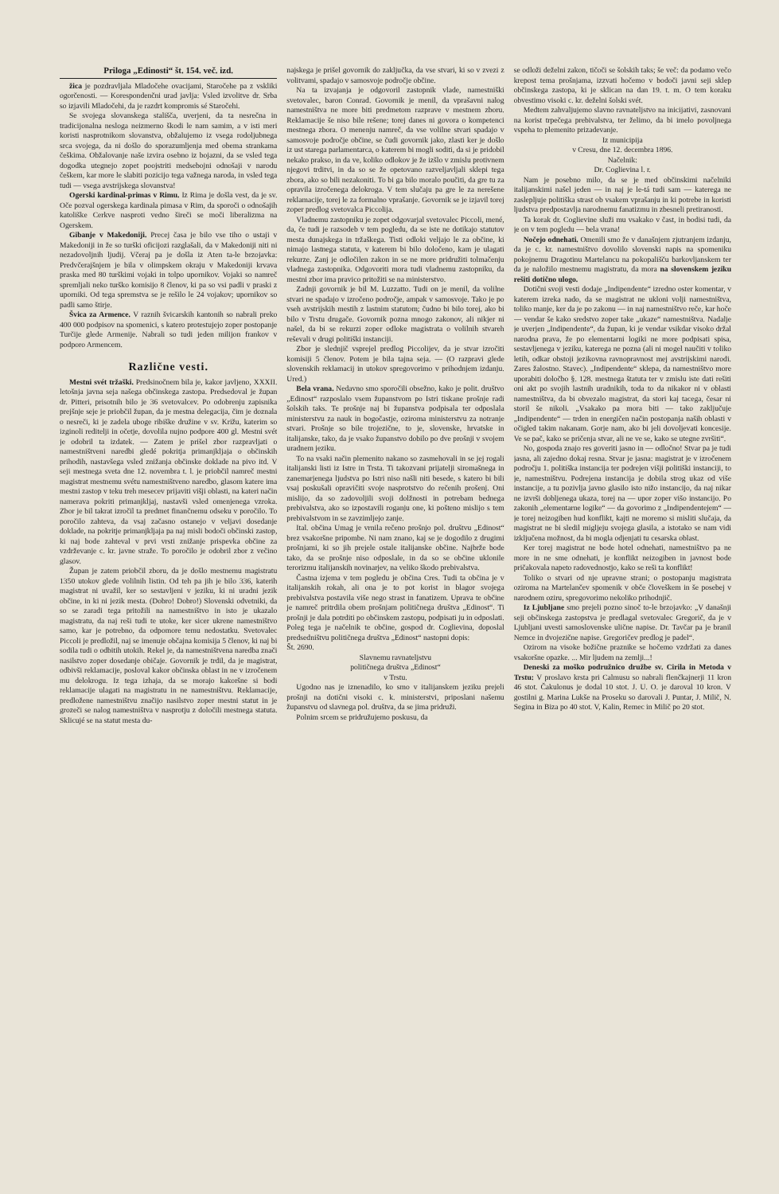Priloga „Edinosti“ št. 154. več. izd.
žica je pozdravljala Mladočehe ovacijami, Staročehe pa z vskliki ogorčenosti. — Korespondenčni urad javlja: Vsled izvolitve dr. Srba so izjavili Mladočehi, da je razdrt kompromis sé Staročehi.
Se svojega slovanskega stališča, uverjeni, da ta nesrečna in tradicijonalna nesloga neizmerno škodi le nam samim, a v isti meri koristi nasprotnikom slovanstva, obžalujemo iz vsega rodoljubnega srca svojega, da ni došlo do sporazumljenja med obema strankama češkima. Obžalovanje naše izvira osebno iz bojazni, da se vsled tega dogodka utegnejo zopet poojstriti medsebojni odnošaji v narodu češkem, kar more le slabiti pozicijo tega važnega naroda, in vsled tega tudi — vsega avstrijskega slovanstva!
Ogerski kardinal-primas v Rimu. Iz Rima je došla vest, da je sv. Oče pozval ogerskega kardinala pimasa v Rim, da sporoči o odnošajih katoliške Cerkve nasproti vedno šireči se moči liberalizma na Ogerskem.
Gibanje v Makedoniji. Precej časa je bilo vse tiho o ustaji v Makedoniji in že so turški oficijozi razglašali, da v Makedoniji niti ni nezadovoljnih ljudij. Včeraj pa je došla iz Aten ta-le brzojavka: Predvčerajšnjem je bila v olimpskem okraju v Makedoniji krvava praska med 80 turškimi vojaki in tolpo upornikov. Vojaki so namreč spremljali neko turško komisijo 8 členov, ki pa so vsi padli v praski z uporniki. Od tega spremstva se je rešilo le 24 vojakov; upornikov so padli samo štirje.
Švica za Armence. V raznih švicarskih kantonih so nabrali preko 400 000 podpisov na spomenici, s katero protestujejo zoper postopanje Turčije glede Armenije. Nabrali so tudi jeden milijon frankov v podporo Armencem.
Različne vesti.
Mestni svét tržaški. Predsinočnem bila je, kakor javljeno, XXXII. letošnja javna seja našega občinskega zastopa. Predsedoval je župan dr. Pitteri, prisotnih bilo je 36 svetovalcev. Po odobrenju zapisnika prejšnje seje je priobčil župan, da je mestna delegacija, čim je doznala o nesreči, ki je zadela uboge ribiške družine v sv. Križu, katerim so izginoli reditelji in očetje, dovolila nujno podpore 400 gl. Mestni svét je odobril ta izdatek. — Zatem je prišel zbor razpravljati o namestništveni naredbi gledé pokritja primanjkljaja o občinskih prihodih, nastavšega vsled znižanja občinske doklade na pivo itd. V seji mestnega sveta dne 12. novembra t. l. je priobčil namreč mestni magistrat mestnemu svétu namestništveno naredbo, glasom katere ima mestni zastop v teku treh mesecev prijaviti višji oblasti, na kateri način namerava pokriti primanjkljaj, nastavši vsled omenjenega vzroka. Zbor je bil takrat izročil ta predmet finančnemu odseku v poročilo. To poročilo zahteva, da vsaj začasno ostanejo v veljavi dosedanje doklade, na pokritje primanjkljaja pa naj misli bodoči občinski zastop, ki naj bode zahteval v prvi vrsti znižanje prispevka občine za vzdrževanje c. kr. javne straže. To poročilo je odobril zbor z večino glasov.
Župan je zatem priobčil zboru, da je došlo mestnemu magistratu 1350 utokov glede volilnih listin. Od teh pa jih je bilo 336, katerih magistrat ni uvažil, ker so sestavljeni v jeziku, ki ni uradni jezik občine, in ki ni jezik mesta. (Dobro! Dobro!) Slovenski odvetniki, da so se zaradi tega pritožili na namestništvo in isto je ukazalo magistratu, da naj reši tudi te utoke, ker sicer ukrene namestništvo samo, kar je potrebno, da odpomore temu nedostatku. Svetovalec Piccoli je predložil, naj se imenuje občajna komisija 5 členov, ki naj bi sodila tudi o odbitih utokih. Rekel je, da namestništvena naredba znači nasilstvo zoper dosedanje običaje. Govornik je trdil, da je magistrat, odbivši reklamacije, posloval kakor občinska oblast in ne v izročenem mu delokrogu. Iz tega izhaja, da se morajo kakoršne si bodi reklamacije ulagati na magistratu in ne namestništvu. Reklamacije, predložene namestništvu značijo nasilstvo zoper mestni statut in je grozeči se nalog namestništva v nasprotju z določili mestnega statuta. Sklicujé se na statut mesta du-
najskega je prišel govornik do zaključka, da vse stvari, ki so v zvezi z volitvami, spadajo v samosvoje področje občine.
Na ta izvajanja je odgovoril zastopnik vlade, namestniški svetovalec, baron Conrad. Govornik je menil, da vprašavni nalog namestništva ne more biti predmetom razprave v mestnem zboru. Reklamacije še niso bile rešene; torej danes ni govora o kompetenci mestnega zbora. O menenju namreč, da vse volilne stvari spadajo v samosvoje področje občine, se čudi govornik jako, zlasti ker je došlo iz ust starega parlamentarca, o katerem bi mogli soditi, da si je pridobil nekako prakso, in da ve, koliko odlokov je že izšlo v zmislu protivnem njegovi trditvi, in da so se že opetovano razveljavljali sklepi tega zbora, ako so bili nezakoniti. To bi ga bilo moralo poučiti, da gre tu za opravila izročenega delokroga. V tem slučaju pa gre le za nerešene reklamacije, torej le za formalno vprašanje. Govornik se je izjavil torej zoper predlog svetovalca Piccolija.
Vladnemu zastopniku je zopet odgovarjal svetovalec Piccoli, mené, da, če tudi je razsodeb v tem pogledu, da se iste ne dotikajo statutov mesta dunajskega in tržaškega. Tisti odloki veljajo le za občine, ki nimajo lastnega statuta, v katerem bi bilo določeno, kam je ulagati rekurze. Zanj je odločilen zakon in se ne more pridružiti tolmačenju vladnega zastopnika. Odgovoriti mora tudi vladnemu zastopniku, da mestni zbor ima pravico pritožiti se na ministerstvo.
Zadnji govornik je bil M. Luzzatto. Tudi on je menil, da volilne stvari ne spadajo v izročeno področje, ampak v samosvoje. Tako je po vseh avstrijskih mestih z lastnim statutom; čudno bi bilo torej, ako bi bilo v Trstu drugače. Govornik pozna mnogo zakonov, ali nikjer ni našel, da bi se rekurzi zoper odloke magistrata o volilnih stvareh reševali v drugi politiški instanciji.
Zbor je slednjič vsprejel predlog Piccolijev, da je stvar izročiti komisiji 5 členov. Potem je bila tajna seja. — (O razpravi glede slovenskih reklamacij in utokov spregovorimo v prihodnjem izdanju. Ured.)
Bela vrana. Nedavno smo sporočili obsežno, kako je polit. društvo „Edinost“ razposlalo vsem županstvom po Istri tiskane prošnje radi šolskih taks. Te prošnje naj bi županstva podpisala ter odposlala ministerstvu za nauk in bogočastje, oziroma ministerstvu za notranje stvari. Prošnje so bile trojezične, to je, slovenske, hrvatske in italijanske, tako, da je vsako županstvo dobilo po dve prošnji v svojem uradnem jeziku.
To na vsaki način plemenito nakano so zasmehovali in se jej rogali italijanski listi iz Istre in Trsta. Ti takozvani prijatelji siromašnega in zanemarjenega ljudstva po Istri niso našli niti besede, s katero bi bili vsaj poskušali opravičiti svoje nasprotstvo do rečenih prošenj. Oni mislijo, da so zadovoljili svoji dolžnosti in potrebam bednega prebivalstva, ako so izpostavili roganju one, ki pošteno mislijo s tem prebivalstvom in se zavzimljejo zanje.
Ital. občina Umag je vrnila rečeno prošnjo pol. društvu „Edinost“ brez vsakoršne pripombe. Ni nam znano, kaj se je dogodilo z drugimi prošnjami, ki so jih prejele ostale italijanske občine. Najbrže bode tako, da se prošnje niso odposlale, in da so se občine uklonile terorizmu italijanskih novinarjev, na veliko škodo prebivalstva.
Častna izjema v tem pogledu je občina Cres. Tudi ta občina je v italijanskih rokah, ali ona je to pot korist in blagor svojega prebivalstva postavila više nego strast in fanatizem. Uprava te občine je namreč pritrdila obem prošnjam političnega društva „Edinost“. Ti prošnji je dala potrditi po občinskem zastopu, podpisati ju in odposlati. Poleg tega je načelnik te občine, gospod dr. Coglievina, doposlal predsedništvu političnega društva „Edinost“ nastopni dopis:
Št. 2690.
Slavnemu ravnateljstvu
političnega društva „Edinost“
v Trstu.
Ugodno nas je iznenadilo, ko smo v italijanskem jeziku prejeli prošnji na dotični visoki c. k. ministerstvi, priposlani našemu županstvu od slavnega pol. društva, da se jima pridruži.
Polnim srcem se pridružujemo poskusu, da
se odloži deželni zakon, tičoči se šolskih taks; še več: da podamo večo krepost tema prošnjama, izzvati hočemo v bodoči javni seji sklep občinskega zastopa, ki je sklican na dan 19. t. m. O tem koraku obvestimo visoki c. kr. deželni šolski svét.
Medtem zahvaljujemo slavno ravnateljstvo na inicijativi, zasnovani na korist trpečega prebivalstva, ter želimo, da bi imelo povoljnega vspeha to plemenito prizadevanje.
Iz municipija
v Cresu, dne 12. decembra 1896.
Načelnik:
Dr. Coglievina l. r.
Nam je posebno milo, da se je med občinskimi načelniki italijanskimi našel jeden — in naj je le-tá tudi sam — katerega ne zaslepljuje politiška strast ob vsakem vprašanju in ki potrebe in koristi ljudstva predpostavlja narodnemu fanatizmu in zbesneli pretiranosti.
Ta korak dr. Coglievine služi mu vsakako v čast, in bodisi tudi, da je on v tem pogledu — bela vrana!
Nočejo odnehati. Omenili smo že v današnjem zjutranjem izdanju, da je c. kr. namestništvo dovolilo slovenski napis na spomeniku pokojnemu Dragotinu Martelancu na pokopališču barkovljanskem ter da je naložilo mestnemu magistratu, da mora na slovenskem jeziku rešiti dotično ulogo.
Dotični svoji vesti dodaje „Indipendente“ izredno oster komentar, v katerem izreka nado, da se magistrat ne ukloni volji namestništva, toliko manje, ker da je po zakonu — in naj namestništvo reče, kar hoče — vendar še kako sredstvo zoper take „ukaze“ namestništva. Nadalje je uverjen „Indipendente“, da župan, ki je vendar vsikdar visoko držal narodna prava, že po elementarni logiki ne more podpisati spisa, sestavljenega v jeziku, katerega ne pozna (ali ni mogel naučiti v toliko letih, odkar obstoji jezikovna ravnopravnost mej avstrijskimi narodi. Zares žalostno. Stavec). „Indipendente“ sklepa, da namestništvo more uporabiti določbo §. 128. mestnega štatuta ter v zmislu iste dati rešiti oni akt po svojih lastnih uradnikih, toda to da nikakor ni v oblasti namestništva, da bi obvezalo magistrat, da stori kaj tacega, česar ni storil še nikoli. „Vsakako pa mora biti — tako zaključuje „Indipendente“ — trden in energičen način postopanja naših oblasti v očigled takim nakanam. Gorje nam, ako bi jeli dovoljevati koncesije. Ve se pač, kako se pričenja stvar, ali ne ve se, kako se utegne zvršiti“.
No, gospoda znajo res goveriti jasno in — odločno! Stvar pa je tudi jasna, ali zajedno dokaj resna. Stvar je jasna: magistrat je v izročenem področju 1. politiška instancija ter podrejen višji politiški instanciji, to je, namestništvu. Podrejena instancija je dobila strog ukaz od više instancije, a tu pozivlja javno glasilo isto nižo instancijo, da naj nikar ne izvrši dobljenega ukaza, torej na — upor zoper višo instancijo. Po zakonih „elementarne logike“ — da govorimo z „Indipendentejem“ — je torej neizogiben hud konflikt, kajti ne moremo si misliti slučaja, da magistrat ne bi sledil migljeju svojega glasila, a istotako se nam vidi izključena možnost, da bi mogla odjenjati tu cesarska oblast.
Ker torej magistrat ne bode hotel odnehati, namestništvo pa ne more in ne sme odnehati, je konflikt neizogiben in javnost bode pričakovala napeto radovednostjo, kako se reši ta konflikt!
Toliko o stvari od nje upravne strani; o postopanju magistrata oziroma na Martelančev spomenik v obče človeškem in še posebej v narodnem oziru, spregovorimo nekoliko prihodnjič.
Iz Ljubljane smo prejeli pozno sinoč to-le brzojavko: „V današnji seji občinskega zastopstva je predlagal svetovalec Gregorič, da je v Ljubljani uvesti samoslovenske ulične napise. Dr. Tavčar pa je branil Nemce in dvojezične napise. Gregoričev predlog je padel“.
Ozirom na visoke božične praznike se hočemo vzdržati za danes vsakoršne opazke. ... Mir ljudem na zemlji...!
Deneski za moško podružnico družbe sv. Cirila in Metoda v Trstu: V proslavo krsta pri Calmusu so nabrali flenčkajnerji 11 kron 46 stot. Čakulonus je dodal 10 stot. J. U. O. je daroval 10 kron. V gostilni g. Marina Lukše na Proseku so darovali J. Puntar, J. Milič, N. Segina in Biza po 40 stot. V, Kalin, Remec in Milič po 20 stot.